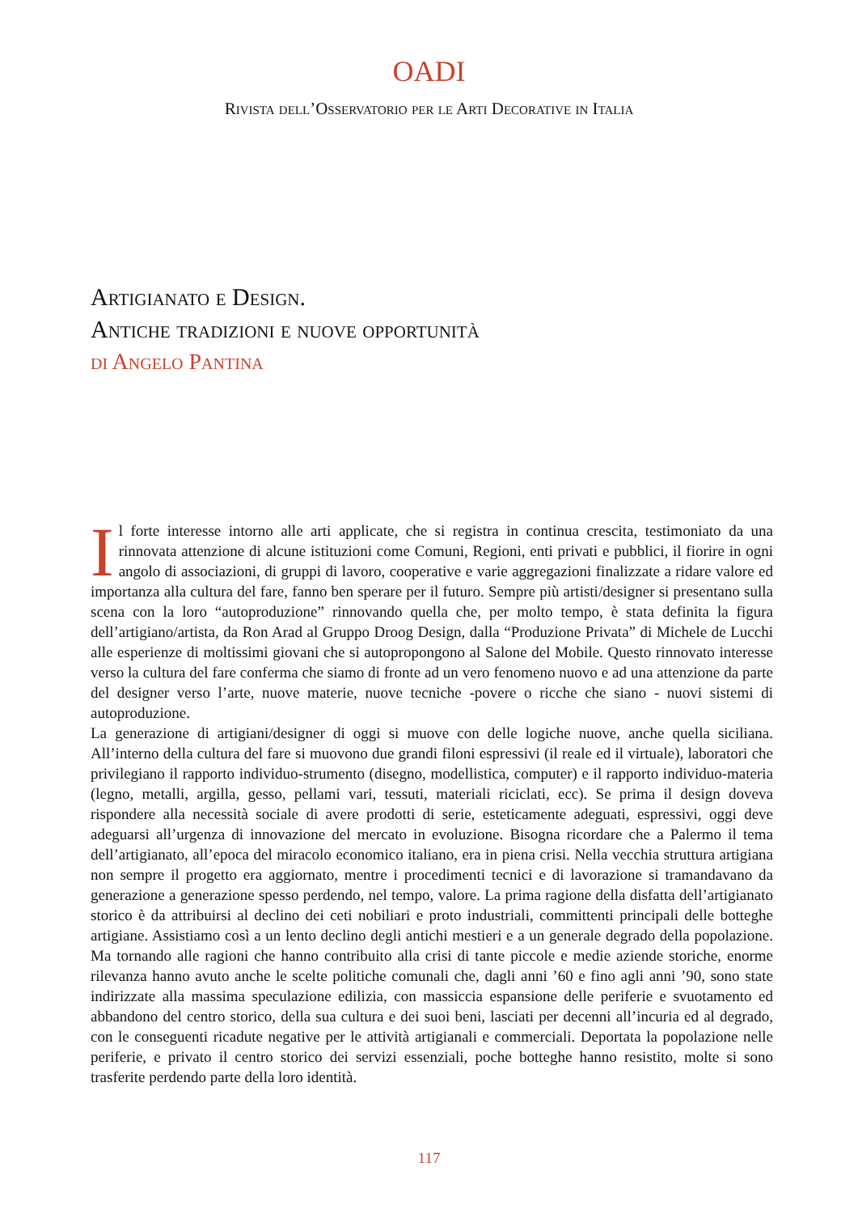OADI
Rivista dell’Osservatorio per le Arti Decorative in Italia
Artigianato e Design.
Antiche tradizioni e nuove opportunità
di Angelo Pantina
Il forte interesse intorno alle arti applicate, che si registra in continua crescita, testimoniato da una rinnovata attenzione di alcune istituzioni come Comuni, Regioni, enti privati e pubblici, il fiorire in ogni angolo di associazioni, di gruppi di lavoro, cooperative e varie aggregazioni finalizzate a ridare valore ed importanza alla cultura del fare, fanno ben sperare per il futuro. Sempre più artisti/designer si presentano sulla scena con la loro “autoproduzione” rinnovando quella che, per molto tempo, è stata definita la figura dell’artigiano/artista, da Ron Arad al Gruppo Droog Design, dalla “Produzione Privata” di Michele de Lucchi alle esperienze di moltissimi giovani che si autopropongono al Salone del Mobile. Questo rinnovato interesse verso la cultura del fare conferma che siamo di fronte ad un vero fenomeno nuovo e ad una attenzione da parte del designer verso l’arte, nuove materie, nuove tecniche -povere o ricche che siano - nuovi sistemi di autoproduzione.
La generazione di artigiani/designer di oggi si muove con delle logiche nuove, anche quella siciliana. All’interno della cultura del fare si muovono due grandi filoni espressivi (il reale ed il virtuale), laboratori che privilegiano il rapporto individuo-strumento (disegno, modellistica, computer) e il rapporto individuo-materia (legno, metalli, argilla, gesso, pellami vari, tessuti, materiali riciclati, ecc). Se prima il design doveva rispondere alla necessità sociale di avere prodotti di serie, esteticamente adeguati, espressivi, oggi deve adeguarsi all’urgenza di innovazione del mercato in evoluzione. Bisogna ricordare che a Palermo il tema dell’artigianato, all’epoca del miracolo economico italiano, era in piena crisi. Nella vecchia struttura artigiana non sempre il progetto era aggiornato, mentre i procedimenti tecnici e di lavorazione si tramandavano da generazione a generazione spesso perdendo, nel tempo, valore. La prima ragione della disfatta dell’artigianato storico è da attribuirsi al declino dei ceti nobiliari e proto industriali, committenti principali delle botteghe artigiane. Assistiamo così a un lento declino degli antichi mestieri e a un generale degrado della popolazione. Ma tornando alle ragioni che hanno contribuito alla crisi di tante piccole e medie aziende storiche, enorme rilevanza hanno avuto anche le scelte politiche comunali che, dagli anni ’60 e fino agli anni ’90, sono state indirizzate alla massima speculazione edilizia, con massiccia espansione delle periferie e svuotamento ed abbandono del centro storico, della sua cultura e dei suoi beni, lasciati per decenni all’incuria ed al degrado, con le conseguenti ricadute negative per le attività artigianali e commerciali. Deportata la popolazione nelle periferie, e privato il centro storico dei servizi essenziali, poche botteghe hanno resistito, molte si sono trasferite perdendo parte della loro identità.
117